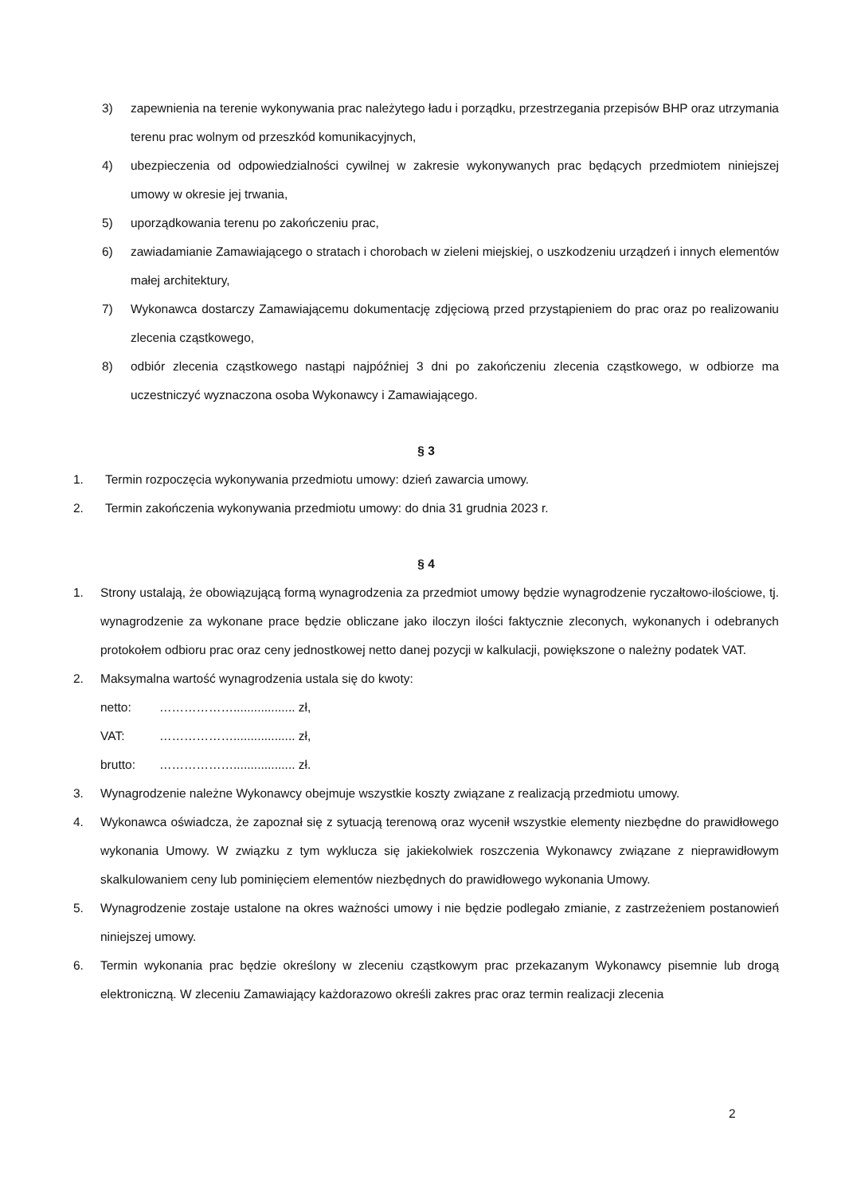3) zapewnienia na terenie wykonywania prac należytego ładu i porządku, przestrzegania przepisów BHP oraz utrzymania terenu prac wolnym od przeszkód komunikacyjnych,
4) ubezpieczenia od odpowiedzialności cywilnej w zakresie wykonywanych prac będących przedmiotem niniejszej umowy w okresie jej trwania,
5) uporządkowania terenu po zakończeniu prac,
6) zawiadamianie Zamawiającego o stratach i chorobach w zieleni miejskiej, o uszkodzeniu urządzeń i innych elementów małej architektury,
7) Wykonawca dostarczy Zamawiającemu dokumentację zdjęciową przed przystąpieniem do prac oraz po realizowaniu zlecenia cząstkowego,
8) odbiór zlecenia cząstkowego nastąpi najpóźniej 3 dni po zakończeniu zlecenia cząstkowego, w odbiorze ma uczestniczyć wyznaczona osoba Wykonawcy i Zamawiającego.
§ 3
1. Termin rozpoczęcia wykonywania przedmiotu umowy: dzień zawarcia umowy.
2. Termin zakończenia wykonywania przedmiotu umowy: do dnia 31 grudnia 2023 r.
§ 4
1. Strony ustalają, że obowiązującą formą wynagrodzenia za przedmiot umowy będzie wynagrodzenie ryczałtowo-ilościowe, tj. wynagrodzenie za wykonane prace będzie obliczane jako iloczyn ilości faktycznie zleconych, wykonanych i odebranych protokołem odbioru prac oraz ceny jednostkowej netto danej pozycji w kalkulacji, powiększone o należny podatek VAT.
2. Maksymalna wartość wynagrodzenia ustala się do kwoty:
netto: ……………….................. zł,
VAT: ……………….................. zł,
brutto: ……………….................. zł.
3. Wynagrodzenie należne Wykonawcy obejmuje wszystkie koszty związane z realizacją przedmiotu umowy.
4. Wykonawca oświadcza, że zapoznał się z sytuacją terenową oraz wycenił wszystkie elementy niezbędne do prawidłowego wykonania Umowy. W związku z tym wyklucza się jakiekolwiek roszczenia Wykonawcy związane z nieprawidłowym skalkulowaniem ceny lub pominięciem elementów niezbędnych do prawidłowego wykonania Umowy.
5. Wynagrodzenie zostaje ustalone na okres ważności umowy i nie będzie podlegało zmianie, z zastrzeżeniem postanowień niniejszej umowy.
6. Termin wykonania prac będzie określony w zleceniu cząstkowym prac przekazanym Wykonawcy pisemnie lub drogą elektroniczną. W zleceniu Zamawiający każdorazowo określi zakres prac oraz termin realizacji zlecenia
2